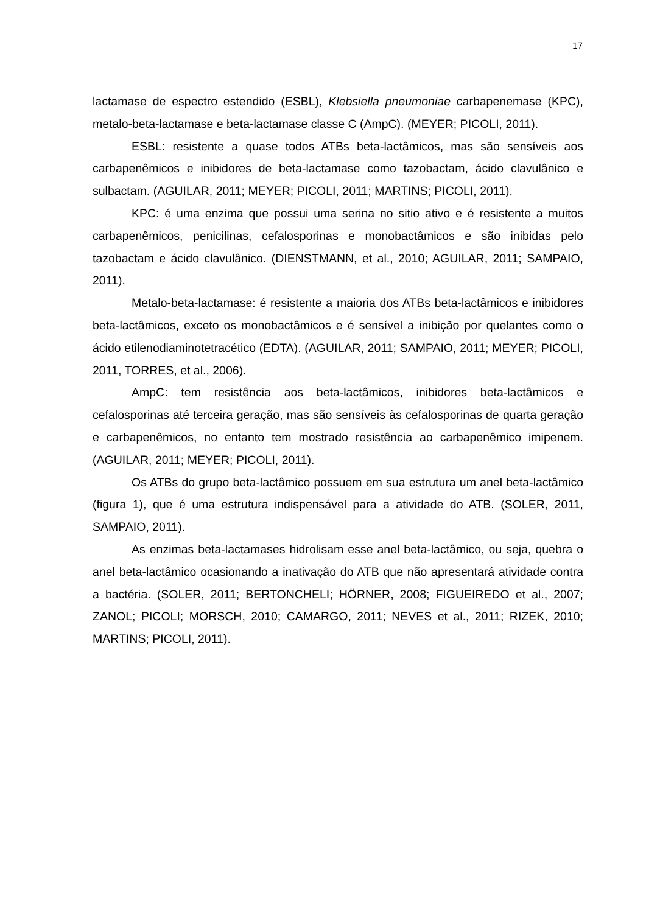17
lactamase de espectro estendido (ESBL), Klebsiella pneumoniae carbapenemase (KPC), metalo-beta-lactamase e beta-lactamase classe C (AmpC). (MEYER; PICOLI, 2011).
ESBL: resistente a quase todos ATBs beta-lactâmicos, mas são sensíveis aos carbapenêmicos e inibidores de beta-lactamase como tazobactam, ácido clavulânico e sulbactam. (AGUILAR, 2011; MEYER; PICOLI, 2011; MARTINS; PICOLI, 2011).
KPC: é uma enzima que possui uma serina no sitio ativo e é resistente a muitos carbapenêmicos, penicilinas, cefalosporinas e monobactâmicos e são inibidas pelo tazobactam e ácido clavulânico. (DIENSTMANN, et al., 2010; AGUILAR, 2011; SAMPAIO, 2011).
Metalo-beta-lactamase: é resistente a maioria dos ATBs beta-lactâmicos e inibidores beta-lactâmicos, exceto os monobactâmicos e é sensível a inibição por quelantes como o ácido etilenodiaminotetracético (EDTA). (AGUILAR, 2011; SAMPAIO, 2011; MEYER; PICOLI, 2011, TORRES, et al., 2006).
AmpC: tem resistência aos beta-lactâmicos, inibidores beta-lactâmicos e cefalosporinas até terceira geração, mas são sensíveis às cefalosporinas de quarta geração e carbapenêmicos, no entanto tem mostrado resistência ao carbapenêmico imipenem. (AGUILAR, 2011; MEYER; PICOLI, 2011).
Os ATBs do grupo beta-lactâmico possuem em sua estrutura um anel beta-lactâmico (figura 1), que é uma estrutura indispensável para a atividade do ATB. (SOLER, 2011, SAMPAIO, 2011).
As enzimas beta-lactamases hidrolisam esse anel beta-lactâmico, ou seja, quebra o anel beta-lactâmico ocasionando a inativação do ATB que não apresentará atividade contra a bactéria. (SOLER, 2011; BERTONCHELI; HÖRNER, 2008; FIGUEIREDO et al., 2007; ZANOL; PICOLI; MORSCH, 2010; CAMARGO, 2011; NEVES et al., 2011; RIZEK, 2010; MARTINS; PICOLI, 2011).